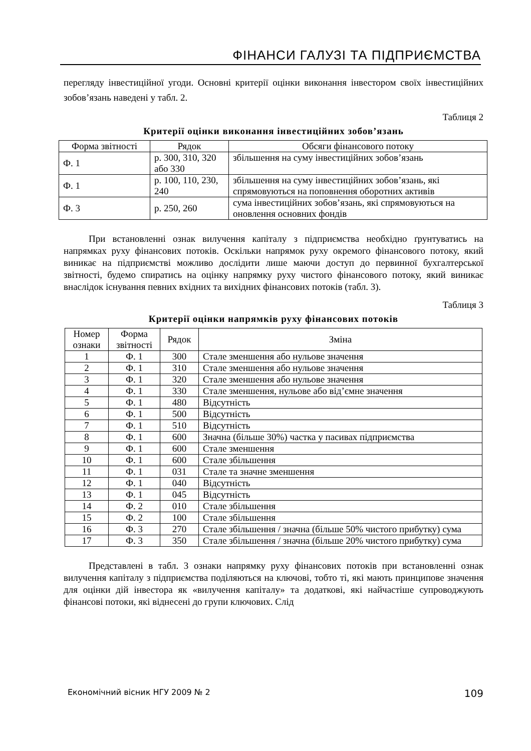ФІНАНСИ ГАЛУЗІ ТА ПІДПРИЄМСТВА
перегляду інвестиційної угоди. Основні критерії оцінки виконання інвестором своїх інвестиційних зобов’язань наведені у табл. 2.
Таблиця 2
Критерії оцінки виконання інвестиційних зобов’язань
| Форма звітності | Рядок | Обсяги фінансового потоку |
| --- | --- | --- |
| Ф. 1 | р. 300, 310, 320 або 330 | збільшення на суму інвестиційних зобов’язань |
| Ф. 1 | р. 100, 110, 230, 240 | збільшення на суму інвестиційних зобов’язань, які спрямовуються на поповнення оборотних активів |
| Ф. 3 | р. 250, 260 | сума інвестиційних зобов’язань, які спрямовуються на оновлення основних фондів |
При встановленні ознак вилучення капіталу з підприємства необхідно ґрунтуватись на напрямках руху фінансових потоків. Оскільки напрямок руху окремого фінансового потоку, який виникає на підприємстві можливо дослідити лише маючи доступ до первинної бухгалтерської звітності, будемо спиратись на оцінку напрямку руху чистого фінансового потоку, який виникає внаслідок існування певних вхідних та вихідних фінансових потоків (табл. 3).
Таблиця 3
Критерії оцінки напрямків руху фінансових потоків
| Номер ознаки | Форма звітності | Рядок | Зміна |
| --- | --- | --- | --- |
| 1 | Ф. 1 | 300 | Стале зменшення або нульове значення |
| 2 | Ф. 1 | 310 | Стале зменшення або нульове значення |
| 3 | Ф. 1 | 320 | Стале зменшення або нульове значення |
| 4 | Ф. 1 | 330 | Стале зменшення, нульове або від’ємне значення |
| 5 | Ф. 1 | 480 | Відсутність |
| 6 | Ф. 1 | 500 | Відсутність |
| 7 | Ф. 1 | 510 | Відсутність |
| 8 | Ф. 1 | 600 | Значна (більше 30%) частка у пасивах підприємства |
| 9 | Ф. 1 | 600 | Стале зменшення |
| 10 | Ф. 1 | 600 | Стале збільшення |
| 11 | Ф. 1 | 031 | Стале та значне зменшення |
| 12 | Ф. 1 | 040 | Відсутність |
| 13 | Ф. 1 | 045 | Відсутність |
| 14 | Ф. 2 | 010 | Стале збільшення |
| 15 | Ф. 2 | 100 | Стале збільшення |
| 16 | Ф. 3 | 270 | Стале збільшення / значна (більше 50% чистого прибутку) сума |
| 17 | Ф. 3 | 350 | Стале збільшення / значна (більше 20% чистого прибутку) сума |
Представлені в табл. 3 ознаки напрямку руху фінансових потоків при встановленні ознак вилучення капіталу з підприємства поділяються на ключові, тобто ті, які мають принципове значення для оцінки дій інвестора як «вилучення капіталу» та додаткові, які найчастіше супроводжують фінансові потоки, які віднесені до групи ключових. Слід
Економічний вісник НГУ 2009 № 2 109